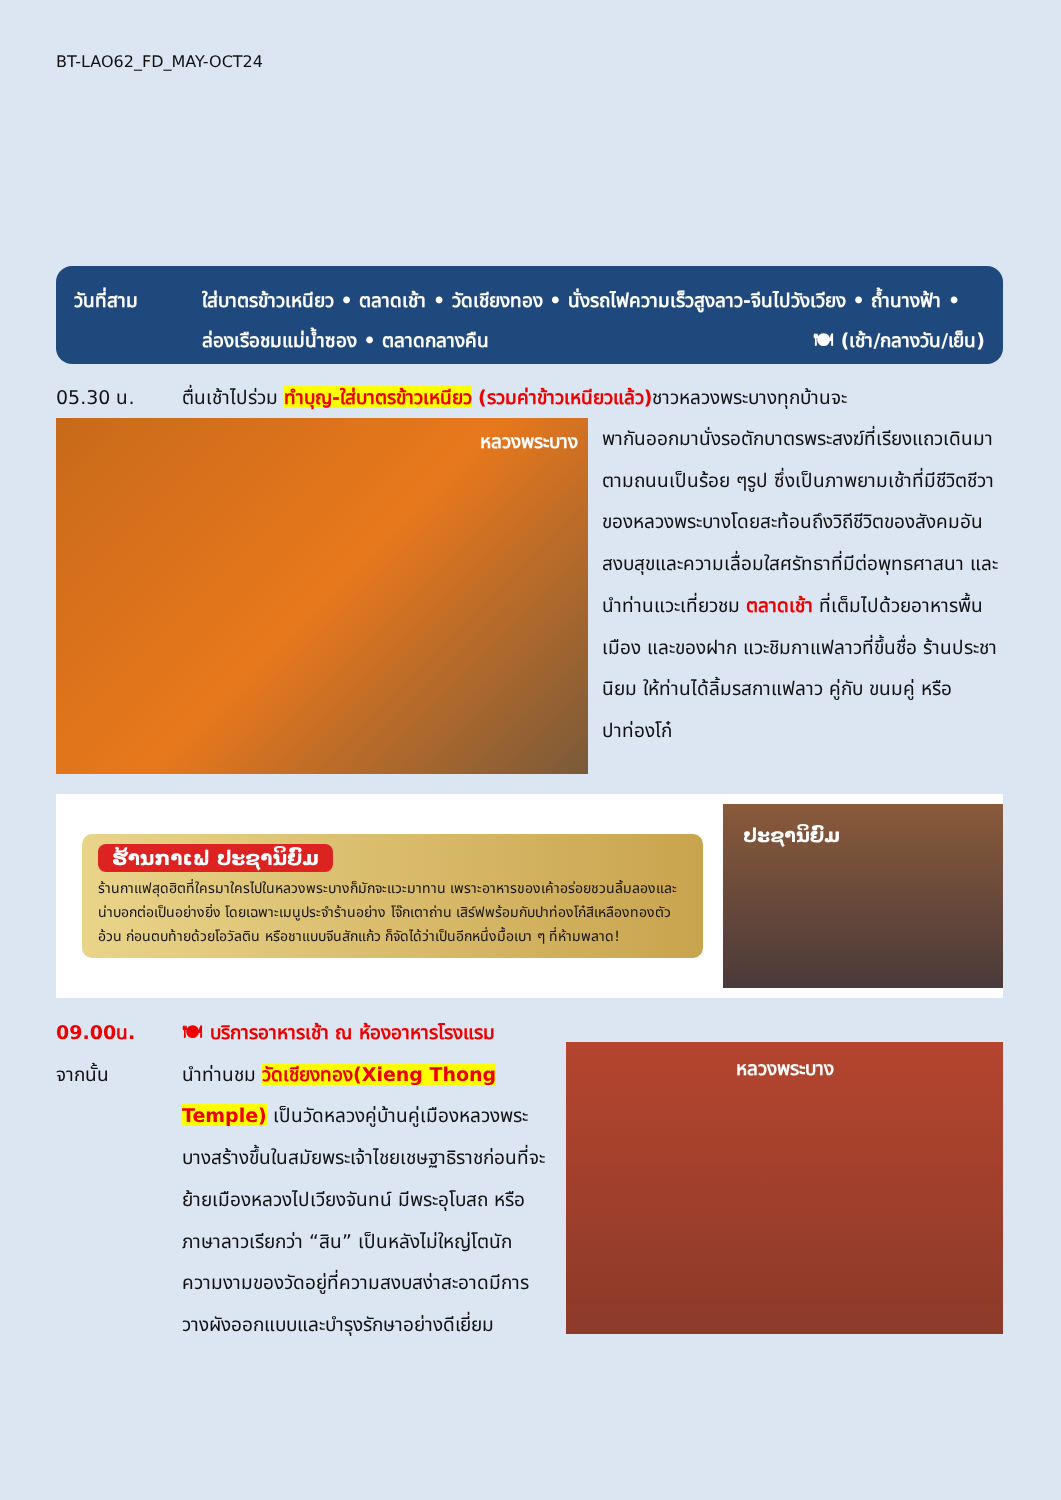BT-LAO62_FD_MAY-OCT24
วันที่สาม ใส่บาตรข้าวเหนียว • ตลาดเช้า • วัดเชียงทอง • นั่งรถไฟความเร็วสูงลาว-จีนไปวังเวียง • ถ้ำนางฟ้า • ล่องเรือชมแม่น้ำซอง • ตลาดกลางคืน 🍽 (เช้า/กลางวัน/เย็น)
05.30 น. ตื่นเช้าไปร่วม ทำบุญ-ใส่บาตรข้าวเหนียว (รวมค่าข้าวเหนียวแล้ว) ชาวหลวงพระบางทุกบ้านจะ
หลวงพระบาง
พากันออกมานั่งรอตักบาตรพระสงฆ์ที่เรียงแถวเดินมาตามถนนเป็นร้อย ๆรูป ซึ่งเป็นภาพยามเช้าที่มีชีวิตชีวาของหลวงพระบางโดยสะท้อนถึงวิถีชีวิตของสังคมอันสงบสุขและความเลื่อมใสศรัทธาที่มีต่อพุทธศาสนา และนำท่านแวะเที่ยวชม ตลาดเช้า ที่เต็มไปด้วยอาหารพื้นเมือง และของฝาก แวะชิมกาแฟลาวที่ขึ้นชื่อ ร้านประชานิยม ให้ท่านได้ลิ้มรสกาแฟลาว คู่กับ ขนมคู่ หรือปาท่องโก๋
ຮ້ານກາເຟ ປະຊານິຍົມ
ร้านกาแฟสุดฮิตที่ใครมาใครไปในหลวงพระบางก็มักจะแวะมาทาน เพราะอาหารของเค้าอร่อยชวนลิ้มลองและน่าบอกต่อเป็นอย่างยิ่ง โดยเฉพาะเมนูประจำร้านอย่าง โจ๊กเตาถ่าน เสิร์ฟพร้อมกับปาท่องโก๋สีเหลืองทองตัวอ้วน ก่อนตบท้ายด้วยโอวัลติน หรือชาแบบจีนสักแก้ว ก็จัดได้ว่าเป็นอีกหนึ่งมื้อเบา ๆ ที่ห้ามพลาด!
ປະຊານິຍົມ
09.00น.
จากนั้น
🍽 บริการอาหารเช้า ณ ห้องอาหารโรงแรม
นำท่านชม วัดเชียงทอง(Xieng Thong Temple) เป็นวัดหลวงคู่บ้านคู่เมืองหลวงพระบางสร้างขึ้นในสมัยพระเจ้าไชยเชษฐาธิราชก่อนที่จะย้ายเมืองหลวงไปเวียงจันทน์ มีพระอุโบสถ หรือภาษาลาวเรียกว่า “สิน” เป็นหลังไม่ใหญ่โตนัก ความงามของวัดอยู่ที่ความสงบสง่าสะอาดมีการวางผังออกแบบและบำรุงรักษาอย่างดีเยี่ยม
หลวงพระบาง